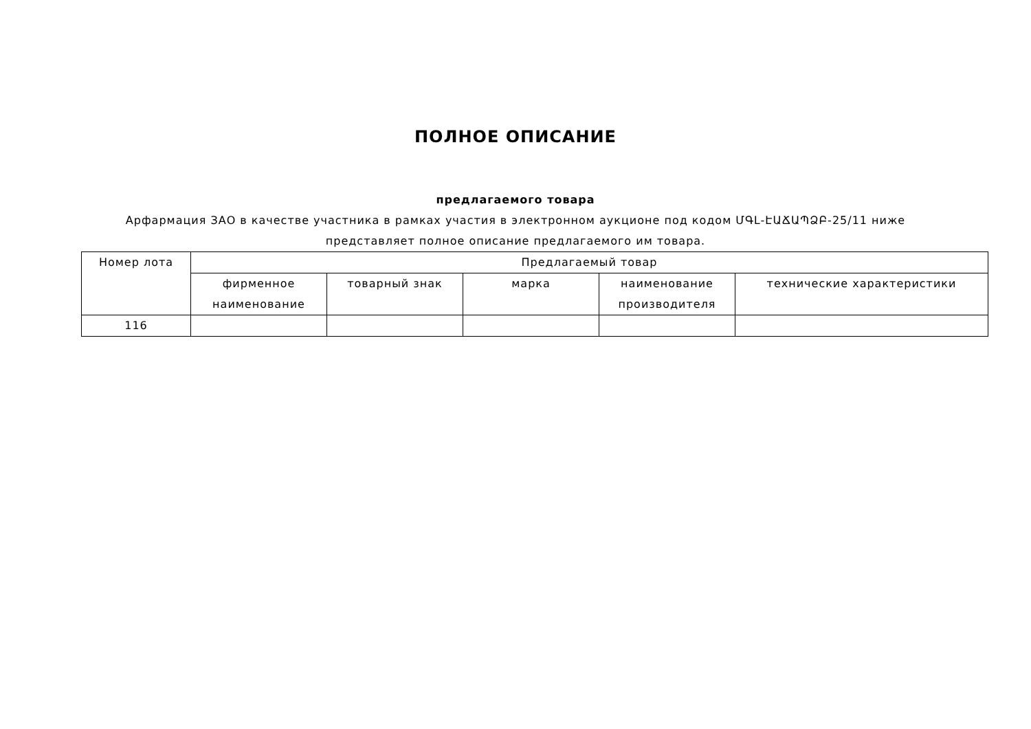ПОЛНОЕ ОПИСАНИЕ
предлагаемого товара
Арфармация ЗАО в качестве участника в рамках участия в электронном аукционе под кодом ՄԳԼ-ԷԱՃԱՊՁԲ-25/11 ниже представляет полное описание предлагаемого им товара.
| Номер лота | Предлагаемый товар | | | | |
| --- | --- | --- | --- | --- | --- |
| | фирменное наименование | товарный знак | марка | наименование производителя | технические характеристики |
| 116 | | | | | |